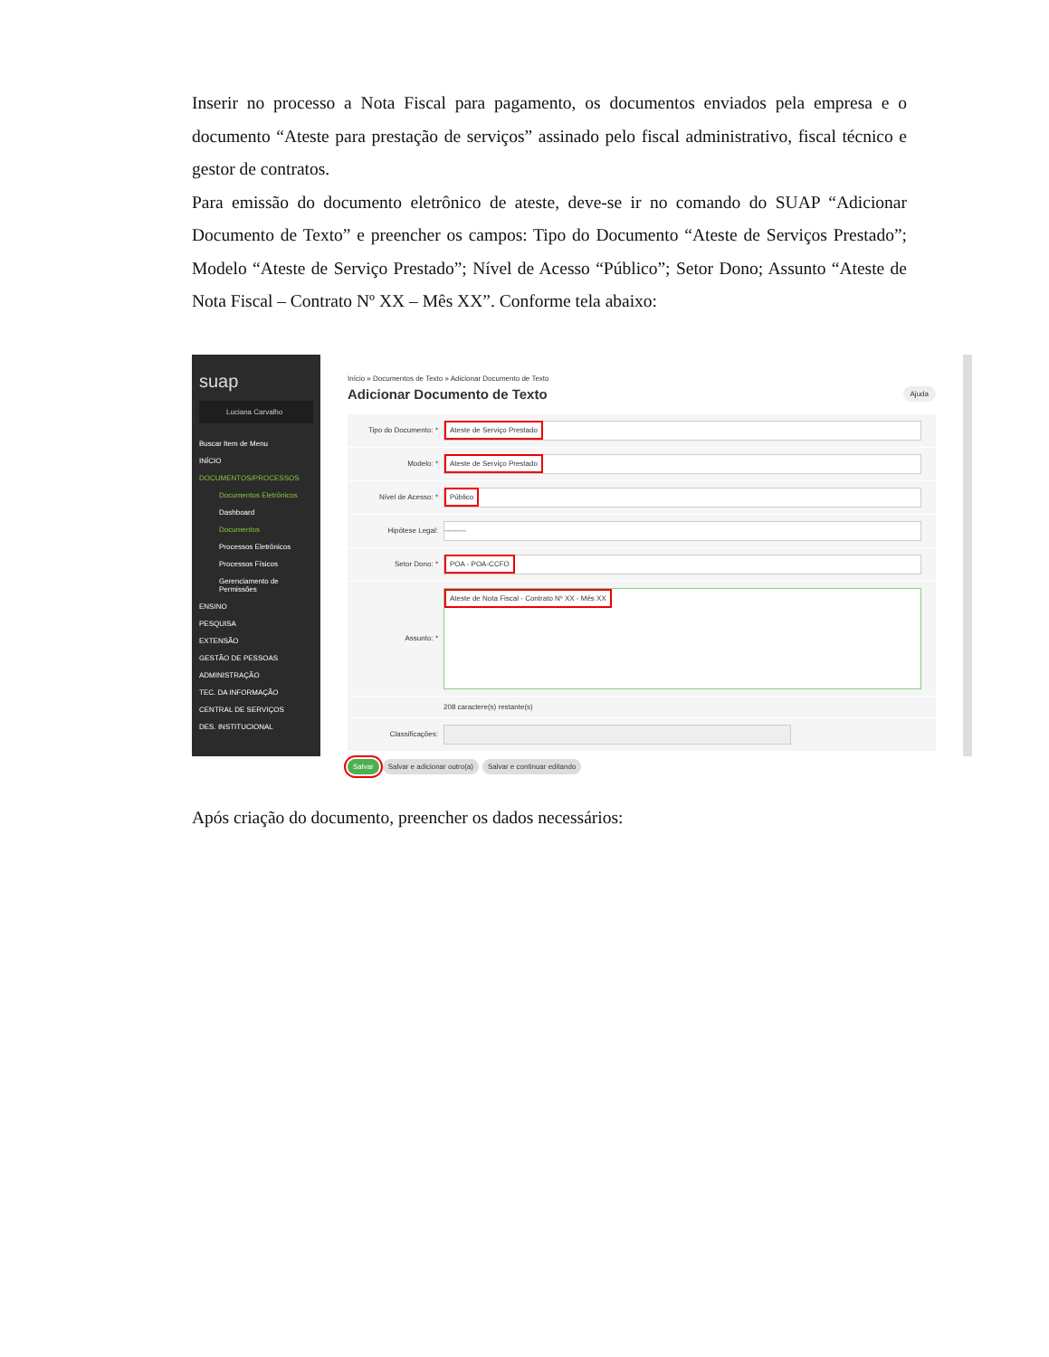Inserir no processo a Nota Fiscal para pagamento, os documentos enviados pela empresa e o documento “Ateste para prestação de serviços” assinado pelo fiscal administrativo, fiscal técnico e gestor de contratos.
Para emissão do documento eletrônico de ateste, deve-se ir no comando do SUAP “Adicionar Documento de Texto” e preencher os campos: Tipo do Documento “Ateste de Serviços Prestado”; Modelo “Ateste de Serviço Prestado”; Nível de Acesso “Público”; Setor Dono; Assunto “Ateste de Nota Fiscal – Contrato Nº XX – Mês XX”. Conforme tela abaixo:
suap
Luciana Carvalho
Buscar Item de Menu
INÍCIO
DOCUMENTOS/PROCESSOS
Documentos Eletrônicos
Dashboard
Documentos
Processos Eletrônicos
Processos Físicos
Gerenciamento de Permissões
ENSINO
PESQUISA
EXTENSÃO
GESTÃO DE PESSOAS
ADMINISTRAÇÃO
TEC. DA INFORMAÇÃO
CENTRAL DE SERVIÇOS
DES. INSTITUCIONAL
Início » Documentos de Texto » Adicionar Documento de Texto
Adicionar Documento de Texto Ajuda
Tipo do Documento: *
Ateste de Serviço Prestado
Modelo: *
Ateste de Serviço Prestado
Nível de Acesso: *
Público
Hipótese Legal:
---------
Setor Dono: *
POA - POA-CCFO
Assunto: *
Ateste de Nota Fiscal - Contrato Nº XX - Mês XX
208 caractere(s) restante(s)
Classificações:
Salvar Salvar e adicionar outro(a) Salvar e continuar editando
Após criação do documento, preencher os dados necessários: